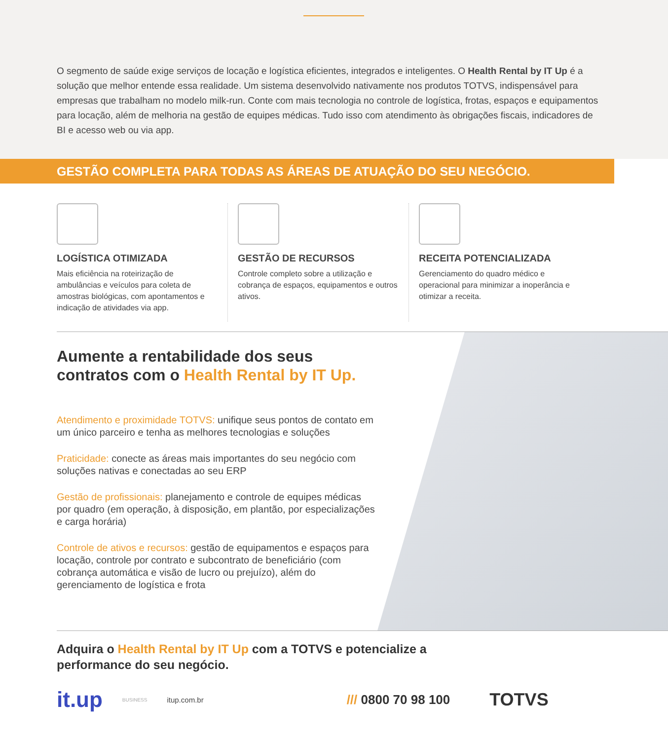O segmento de saúde exige serviços de locação e logística eficientes, integrados e inteligentes. O Health Rental by IT Up é a solução que melhor entende essa realidade. Um sistema desenvolvido nativamente nos produtos TOTVS, indispensável para empresas que trabalham no modelo milk-run. Conte com mais tecnologia no controle de logística, frotas, espaços e equipamentos para locação, além de melhoria na gestão de equipes médicas. Tudo isso com atendimento às obrigações fiscais, indicadores de BI e acesso web ou via app.
GESTÃO COMPLETA PARA TODAS AS ÁREAS DE ATUAÇÃO DO SEU NEGÓCIO.
LOGÍSTICA OTIMIZADA
Mais eficiência na roteirização de ambulâncias e veículos para coleta de amostras biológicas, com apontamentos e indicação de atividades via app.
GESTÃO DE RECURSOS
Controle completo sobre a utilização e cobrança de espaços, equipamentos e outros ativos.
RECEITA POTENCIALIZADA
Gerenciamento do quadro médico e operacional para minimizar a inoperância e otimizar a receita.
Aumente a rentabilidade dos seus contratos com o Health Rental by IT Up.
Atendimento e proximidade TOTVS: unifique seus pontos de contato em um único parceiro e tenha as melhores tecnologias e soluções
Praticidade: conecte as áreas mais importantes do seu negócio com soluções nativas e conectadas ao seu ERP
Gestão de profissionais: planejamento e controle de equipes médicas por quadro (em operação, à disposição, em plantão, por especializações e carga horária)
Controle de ativos e recursos: gestão de equipamentos e espaços para locação, controle por contrato e subcontrato de beneficiário (com cobrança automática e visão de lucro ou prejuízo), além do gerenciamento de logística e frota
Adquira o Health Rental by IT Up com a TOTVS e potencialize a performance do seu negócio.
it.up BUSINESS itup.com.br /// 0800 70 98 100 TOTVS